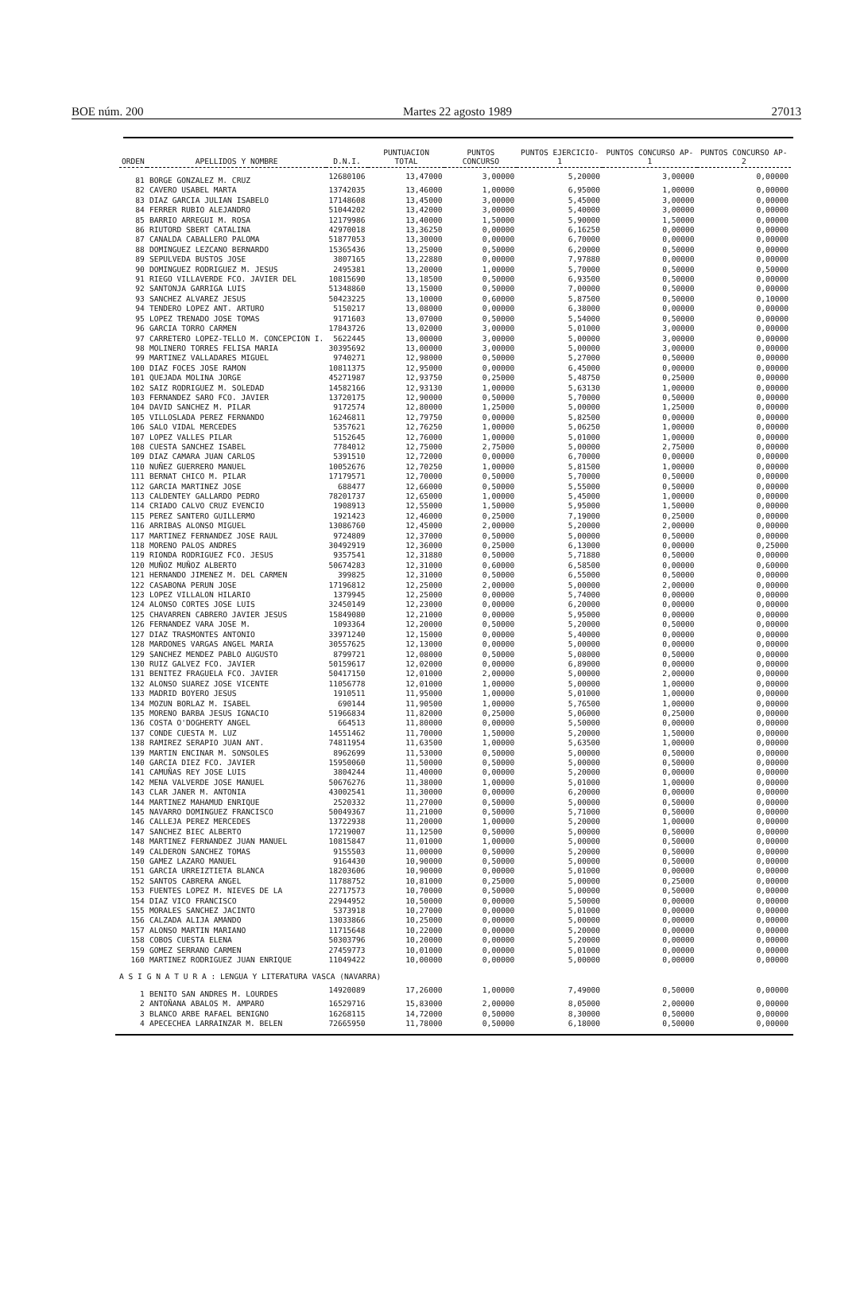BOE núm. 200 Martes 22 agosto 1989 27013
| ORDEN | APELLIDOS Y NOMBRE | D.N.I. | PUNTUACION TOTAL | PUNTOS CONCURSO | PUNTOS EJERCICIO-1 | PUNTOS CONCURSO AP-1 | PUNTOS CONCURSO AP-2 |
| --- | --- | --- | --- | --- | --- | --- | --- |
| 81 | BORGE GONZALEZ M. CRUZ | 12680106 | 13,47000 | 3,00000 | 5,20000 | 3,00000 | 0,00000 |
| 82 | CAVERO USABEL MARTA | 13742035 | 13,46000 | 1,00000 | 6,95000 | 1,00000 | 0,00000 |
| 83 | DIAZ GARCIA JULIAN ISABELO | 17148608 | 13,45000 | 3,00000 | 5,45000 | 3,00000 | 0,00000 |
| 84 | FERRER RUBIO ALEJANDRO | 51044202 | 13,42000 | 3,00000 | 5,40000 | 3,00000 | 0,00000 |
| 85 | BARRIO ARREGUI M. ROSA | 12179986 | 13,40000 | 1,50000 | 5,90000 | 1,50000 | 0,00000 |
| 86 | RIUTORD SBERT CATALINA | 42970018 | 13,36250 | 0,00000 | 6,16250 | 0,00000 | 0,00000 |
| 87 | CANALDA CABALLERO PALOMA | 51877053 | 13,30000 | 0,00000 | 6,70000 | 0,00000 | 0,00000 |
| 88 | DOMINGUEZ LEZCANO BERNARDO | 15365436 | 13,25000 | 0,50000 | 6,20000 | 0,50000 | 0,00000 |
| 89 | SEPULVEDA BUSTOS JOSE | 3807165 | 13,22880 | 0,00000 | 7,97880 | 0,00000 | 0,00000 |
| 90 | DOMINGUEZ RODRIGUEZ M. JESUS | 2495381 | 13,20000 | 1,00000 | 5,70000 | 0,50000 | 0,50000 |
| 91 | RIEGO VILLAVERDE FCO. JAVIER DEL | 10815690 | 13,18500 | 0,50000 | 6,93500 | 0,50000 | 0,00000 |
| 92 | SANTONJA GARRIGA LUIS | 51348860 | 13,15000 | 0,50000 | 7,00000 | 0,50000 | 0,00000 |
| 93 | SANCHEZ ALVAREZ JESUS | 50423225 | 13,10000 | 0,60000 | 5,87500 | 0,50000 | 0,10000 |
| 94 | TENDERO LOPEZ ANT. ARTURO | 5150217 | 13,08000 | 0,00000 | 6,38000 | 0,00000 | 0,00000 |
| 95 | LOPEZ TRENADO JOSE TOMAS | 9171603 | 13,07000 | 0,50000 | 5,54000 | 0,50000 | 0,00000 |
| 96 | GARCIA TORRO CARMEN | 17843726 | 13,02000 | 3,00000 | 5,01000 | 3,00000 | 0,00000 |
| 97 | CARRETERO LOPEZ-TELLO M. CONCEPCION I. | 5622445 | 13,00000 | 3,00000 | 5,00000 | 3,00000 | 0,00000 |
| 98 | MOLINERO TORRES FELISA MARIA | 30395692 | 13,00000 | 3,00000 | 5,00000 | 3,00000 | 0,00000 |
| 99 | MARTINEZ VALLADARES MIGUEL | 9740271 | 12,98000 | 0,50000 | 5,27000 | 0,50000 | 0,00000 |
| 100 | DIAZ FOCES JOSE RAMON | 10811375 | 12,95000 | 0,00000 | 6,45000 | 0,00000 | 0,00000 |
| 101 | QUEJADA MOLINA JORGE | 45271987 | 12,93750 | 0,25000 | 5,48750 | 0,25000 | 0,00000 |
| 102 | SAIZ RODRIGUEZ M. SOLEDAD | 14582166 | 12,93130 | 1,00000 | 5,63130 | 1,00000 | 0,00000 |
| 103 | FERNANDEZ SARO FCO. JAVIER | 13720175 | 12,90000 | 0,50000 | 5,70000 | 0,50000 | 0,00000 |
| 104 | DAVID SANCHEZ M. PILAR | 9172574 | 12,80000 | 1,25000 | 5,00000 | 1,25000 | 0,00000 |
| 105 | VILLOSLADA PEREZ FERNANDO | 16246811 | 12,79750 | 0,00000 | 5,82500 | 0,00000 | 0,00000 |
| 106 | SALO VIDAL MERCEDES | 5357621 | 12,76250 | 1,00000 | 5,06250 | 1,00000 | 0,00000 |
| 107 | LOPEZ VALLES PILAR | 5152645 | 12,76000 | 1,00000 | 5,01000 | 1,00000 | 0,00000 |
| 108 | CUESTA SANCHEZ ISABEL | 7784012 | 12,75000 | 2,75000 | 5,00000 | 2,75000 | 0,00000 |
| 109 | DIAZ CAMARA JUAN CARLOS | 5391510 | 12,72000 | 0,00000 | 6,70000 | 0,00000 | 0,00000 |
| 110 | NUÑEZ GUERRERO MANUEL | 10052676 | 12,70250 | 1,00000 | 5,81500 | 1,00000 | 0,00000 |
| 111 | BERNAT CHICO M. PILAR | 17179571 | 12,70000 | 0,50000 | 5,70000 | 0,50000 | 0,00000 |
| 112 | GARCIA MARTINEZ JOSE | 688477 | 12,66000 | 0,50000 | 5,55000 | 0,50000 | 0,00000 |
| 113 | CALDENTEY GALLARDO PEDRO | 78201737 | 12,65000 | 1,00000 | 5,45000 | 1,00000 | 0,00000 |
| 114 | CRIADO CALVO CRUZ EVENCIO | 1908913 | 12,55000 | 1,50000 | 5,95000 | 1,50000 | 0,00000 |
| 115 | PEREZ SANTERO GUILLERMO | 1921423 | 12,46000 | 0,25000 | 7,19000 | 0,25000 | 0,00000 |
| 116 | ARRIBAS ALONSO MIGUEL | 13086760 | 12,45000 | 2,00000 | 5,20000 | 2,00000 | 0,00000 |
| 117 | MARTINEZ FERNANDEZ JOSE RAUL | 9724809 | 12,37000 | 0,50000 | 5,00000 | 0,50000 | 0,00000 |
| 118 | MORENO PALOS ANDRES | 30492919 | 12,36000 | 0,25000 | 6,13000 | 0,00000 | 0,25000 |
| 119 | RIONDA RODRIGUEZ FCO. JESUS | 9357541 | 12,31880 | 0,50000 | 5,71880 | 0,50000 | 0,00000 |
| 120 | MUÑOZ MUÑOZ ALBERTO | 50674283 | 12,31000 | 0,60000 | 6,58500 | 0,00000 | 0,60000 |
| 121 | HERNANDO JIMENEZ M. DEL CARMEN | 399825 | 12,31000 | 0,50000 | 6,55000 | 0,50000 | 0,00000 |
| 122 | CASABONA PERUN JOSE | 17196812 | 12,25000 | 2,00000 | 5,00000 | 2,00000 | 0,00000 |
| 123 | LOPEZ VILLALON HILARIO | 1379945 | 12,25000 | 0,00000 | 5,74000 | 0,00000 | 0,00000 |
| 124 | ALONSO CORTES JOSE LUIS | 32450149 | 12,23000 | 0,00000 | 6,20000 | 0,00000 | 0,00000 |
| 125 | CHAVARREN CABRERO JAVIER JESUS | 15849080 | 12,21000 | 0,00000 | 5,95000 | 0,00000 | 0,00000 |
| 126 | FERNANDEZ VARA JOSE M. | 1093364 | 12,20000 | 0,50000 | 5,20000 | 0,50000 | 0,00000 |
| 127 | DIAZ TRASMONTES ANTONIO | 33971240 | 12,15000 | 0,00000 | 5,40000 | 0,00000 | 0,00000 |
| 128 | MARDONES VARGAS ANGEL MARIA | 30557625 | 12,13000 | 0,00000 | 5,00000 | 0,00000 | 0,00000 |
| 129 | SANCHEZ MENDEZ PABLO AUGUSTO | 8799721 | 12,08000 | 0,50000 | 5,08000 | 0,50000 | 0,00000 |
| 130 | RUIZ GALVEZ FCO. JAVIER | 50159617 | 12,02000 | 0,00000 | 6,89000 | 0,00000 | 0,00000 |
| 131 | BENITEZ FRAGUELA FCO. JAVIER | 50417150 | 12,01000 | 2,00000 | 5,00000 | 2,00000 | 0,00000 |
| 132 | ALONSO SUAREZ JOSE VICENTE | 11056778 | 12,01000 | 1,00000 | 5,00000 | 1,00000 | 0,00000 |
| 133 | MADRID BOYERO JESUS | 1910511 | 11,95000 | 1,00000 | 5,01000 | 1,00000 | 0,00000 |
| 134 | MOZUN BORLAZ M. ISABEL | 690144 | 11,90500 | 1,00000 | 5,76500 | 1,00000 | 0,00000 |
| 135 | MORENO BARBA JESUS IGNACIO | 51966834 | 11,82000 | 0,25000 | 5,06000 | 0,25000 | 0,00000 |
| 136 | COSTA O'DOGHERTY ANGEL | 664513 | 11,80000 | 0,00000 | 5,50000 | 0,00000 | 0,00000 |
| 137 | CONDE CUESTA M. LUZ | 14551462 | 11,70000 | 1,50000 | 5,20000 | 1,50000 | 0,00000 |
| 138 | RAMIREZ SERAPIO JUAN ANT. | 74811954 | 11,63500 | 1,00000 | 5,63500 | 1,00000 | 0,00000 |
| 139 | MARTIN ENCINAR M. SONSOLES | 8962699 | 11,53000 | 0,50000 | 5,00000 | 0,50000 | 0,00000 |
| 140 | GARCIA DIEZ FCO. JAVIER | 15950060 | 11,50000 | 0,50000 | 5,00000 | 0,50000 | 0,00000 |
| 141 | CAMUÑAS REY JOSE LUIS | 3804244 | 11,40000 | 0,00000 | 5,20000 | 0,00000 | 0,00000 |
| 142 | MENA VALVERDE JOSE MANUEL | 50676276 | 11,38000 | 1,00000 | 5,01000 | 1,00000 | 0,00000 |
| 143 | CLAR JANER M. ANTONIA | 43002541 | 11,30000 | 0,00000 | 6,20000 | 0,00000 | 0,00000 |
| 144 | MARTINEZ MAHAMUD ENRIQUE | 2520332 | 11,27000 | 0,50000 | 5,00000 | 0,50000 | 0,00000 |
| 145 | NAVARRO DOMINGUEZ FRANCISCO | 50049367 | 11,21000 | 0,50000 | 5,71000 | 0,50000 | 0,00000 |
| 146 | CALLEJA PEREZ MERCEDES | 13722938 | 11,20000 | 1,00000 | 5,20000 | 1,00000 | 0,00000 |
| 147 | SANCHEZ BIEC ALBERTO | 17219007 | 11,12500 | 0,50000 | 5,00000 | 0,50000 | 0,00000 |
| 148 | MARTINEZ FERNANDEZ JUAN MANUEL | 10815847 | 11,01000 | 1,00000 | 5,00000 | 0,50000 | 0,00000 |
| 149 | CALDERON SANCHEZ TOMAS | 9155503 | 11,00000 | 0,50000 | 5,20000 | 0,50000 | 0,00000 |
| 150 | GAMEZ LAZARO MANUEL | 9164430 | 10,90000 | 0,50000 | 5,00000 | 0,50000 | 0,00000 |
| 151 | GARCIA URREIZTIETA BLANCA | 18203606 | 10,90000 | 0,00000 | 5,01000 | 0,00000 | 0,00000 |
| 152 | SANTOS CABRERA ANGEL | 11788752 | 10,81000 | 0,25000 | 5,00000 | 0,25000 | 0,00000 |
| 153 | FUENTES LOPEZ M. NIEVES DE LA | 22717573 | 10,70000 | 0,50000 | 5,00000 | 0,50000 | 0,00000 |
| 154 | DIAZ VICO FRANCISCO | 22944952 | 10,50000 | 0,00000 | 5,50000 | 0,00000 | 0,00000 |
| 155 | MORALES SANCHEZ JACINTO | 5373918 | 10,27000 | 0,00000 | 5,01000 | 0,00000 | 0,00000 |
| 156 | CALZADA ALIJA AMANDO | 13033866 | 10,25000 | 0,00000 | 5,00000 | 0,00000 | 0,00000 |
| 157 | ALONSO MARTIN MARIANO | 11715648 | 10,22000 | 0,00000 | 5,20000 | 0,00000 | 0,00000 |
| 158 | COBOS CUESTA ELENA | 50303796 | 10,20000 | 0,00000 | 5,20000 | 0,00000 | 0,00000 |
| 159 | GOMEZ SERRANO CARMEN | 27459773 | 10,01000 | 0,00000 | 5,01000 | 0,00000 | 0,00000 |
| 160 | MARTINEZ RODRIGUEZ JUAN ENRIQUE | 11049422 | 10,00000 | 0,00000 | 5,00000 | 0,00000 | 0,00000 |
| A S I G N A T U R A : LENGUA Y LITERATURA VASCA (NAVARRA) | | | | | | | |
| 1 | BENITO SAN ANDRES M. LOURDES | 14920089 | 17,26000 | 1,00000 | 7,49000 | 0,50000 | 0,00000 |
| 2 | ANTOÑANA ABALOS M. AMPARO | 16529716 | 15,83000 | 2,00000 | 8,05000 | 2,00000 | 0,00000 |
| 3 | BLANCO ARBE RAFAEL BENIGNO | 16268115 | 14,72000 | 0,50000 | 8,30000 | 0,50000 | 0,00000 |
| 4 | APECECHEA LARRAINZAR M. BELEN | 72665950 | 11,78000 | 0,50000 | 6,18000 | 0,50000 | 0,00000 |